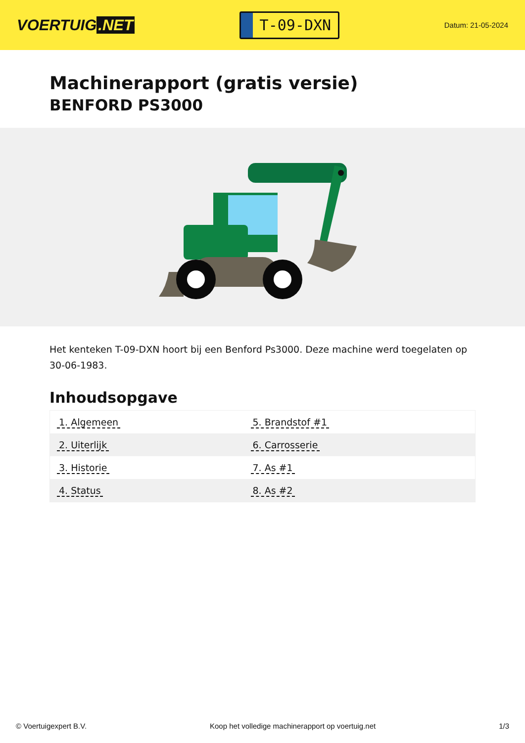VOERTUIG.NET
T-09-DXN
Datum: 21-05-2024
Machinerapport (gratis versie)
BENFORD PS3000
Het kenteken T-09-DXN hoort bij een Benford Ps3000. Deze machine werd toegelaten op 30-06-1983.
Inhoudsopgave
| 1. Algemeen | 5. Brandstof #1 |
| 2. Uiterlijk | 6. Carrosserie |
| 3. Historie | 7. As #1 |
| 4. Status | 8. As #2 |
© Voertuigexpert B.V. Koop het volledige machinerapport op voertuig.net
1/3